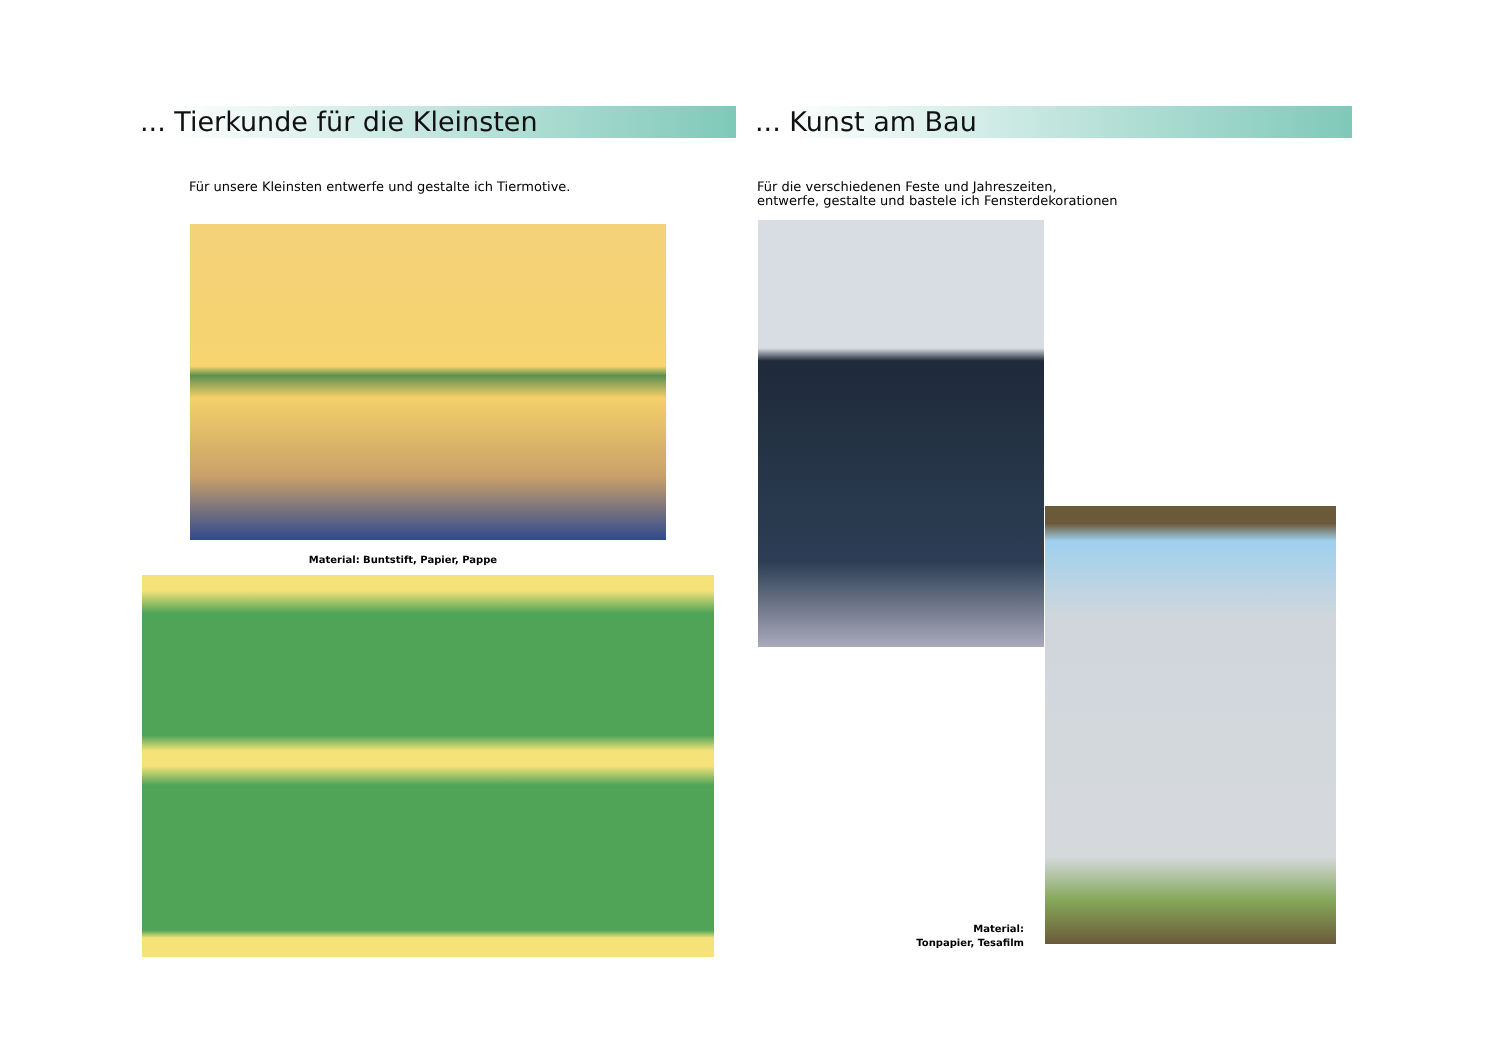... Tierkunde für die Kleinsten
Für unsere Kleinsten entwerfe und gestalte ich Tiermotive.
Material: Buntstift, Papier, Pappe
... Kunst am Bau
Für die verschiedenen Feste und Jahreszeiten,
entwerfe, gestalte und bastele ich Fensterdekorationen
Material:
Tonpapier, Tesafilm